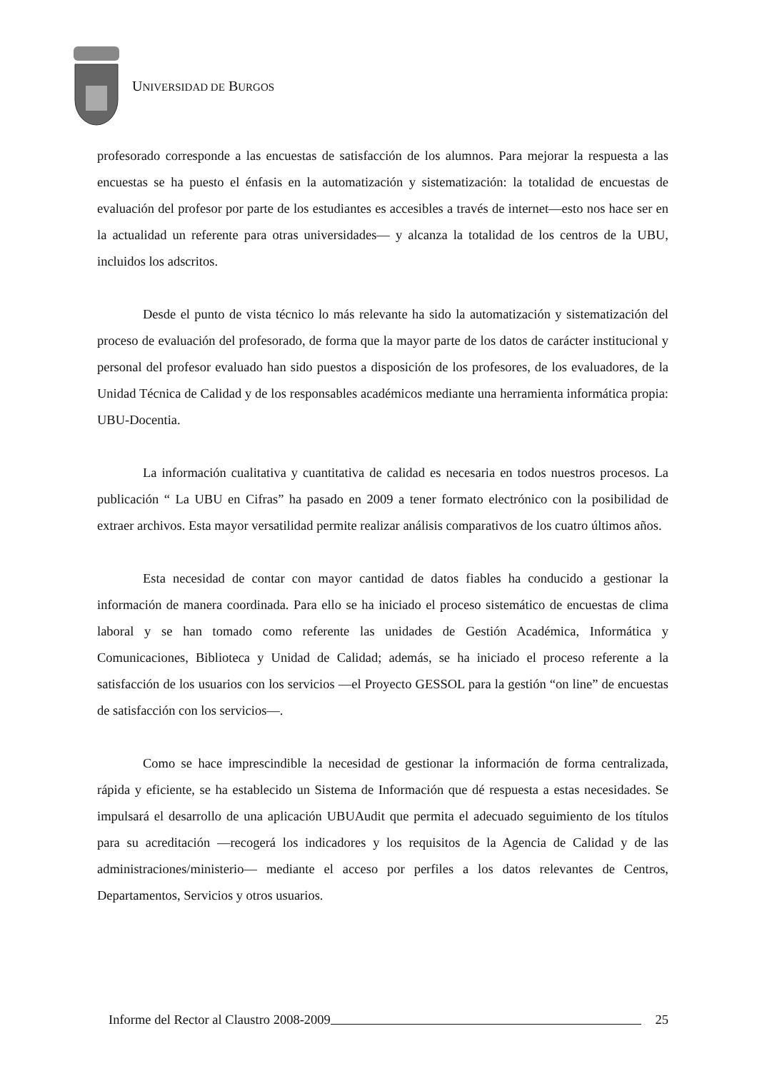UNIVERSIDAD DE BURGOS
profesorado corresponde a las encuestas de satisfacción de los alumnos. Para mejorar la respuesta a las encuestas se ha puesto el énfasis en la automatización y sistematización: la totalidad de encuestas de evaluación del profesor por parte de los estudiantes es accesibles a través de internet—esto nos hace ser en la actualidad un referente para otras universidades— y alcanza la totalidad de los centros de la UBU, incluidos los adscritos.
Desde el punto de vista técnico lo más relevante ha sido la automatización y sistematización del proceso de evaluación del profesorado, de forma que la mayor parte de los datos de carácter institucional y personal del profesor evaluado han sido puestos a disposición de los profesores, de los evaluadores, de la Unidad Técnica de Calidad y de los responsables académicos mediante una herramienta informática propia: UBU-Docentia.
La información cualitativa y cuantitativa de calidad es necesaria en todos nuestros procesos. La publicación “ La UBU en Cifras” ha pasado en 2009 a tener formato electrónico con la posibilidad de extraer archivos. Esta mayor versatilidad permite realizar análisis comparativos de los cuatro últimos años.
Esta necesidad de contar con mayor cantidad de datos fiables ha conducido a gestionar la información de manera coordinada. Para ello se ha iniciado el proceso sistemático de encuestas de clima laboral y se han tomado como referente las unidades de Gestión Académica, Informática y Comunicaciones, Biblioteca y Unidad de Calidad; además, se ha iniciado el proceso referente a la satisfacción de los usuarios con los servicios —el Proyecto GESSOL para la gestión “on line” de encuestas de satisfacción con los servicios—.
Como se hace imprescindible la necesidad de gestionar la información de forma centralizada, rápida y eficiente, se ha establecido un Sistema de Información que dé respuesta a estas necesidades. Se impulsará el desarrollo de una aplicación UBUAudit que permita el adecuado seguimiento de los títulos para su acreditación —recogerá los indicadores y los requisitos de la Agencia de Calidad y de las administraciones/ministerio— mediante el acceso por perfiles a los datos relevantes de Centros, Departamentos, Servicios y otros usuarios.
Informe del Rector al Claustro 2008-2009 25